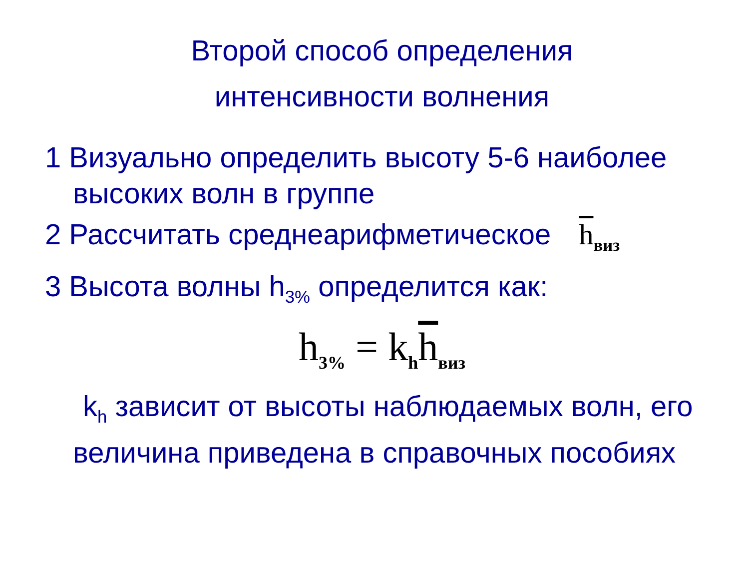Второй способ определения
интенсивности волнения
1 Визуально определить высоту 5-6 наиболее высоких волн в группе
2 Рассчитать среднеарифметическое h<sub>виз</sub>
3 Высота волны h<sub>3%</sub> определится как:
h<sub>3%</sub> = k<sub>h</sub>h<sub>виз</sub>
k<sub>h</sub> зависит от высоты наблюдаемых волн, его величина приведена в справочных пособиях